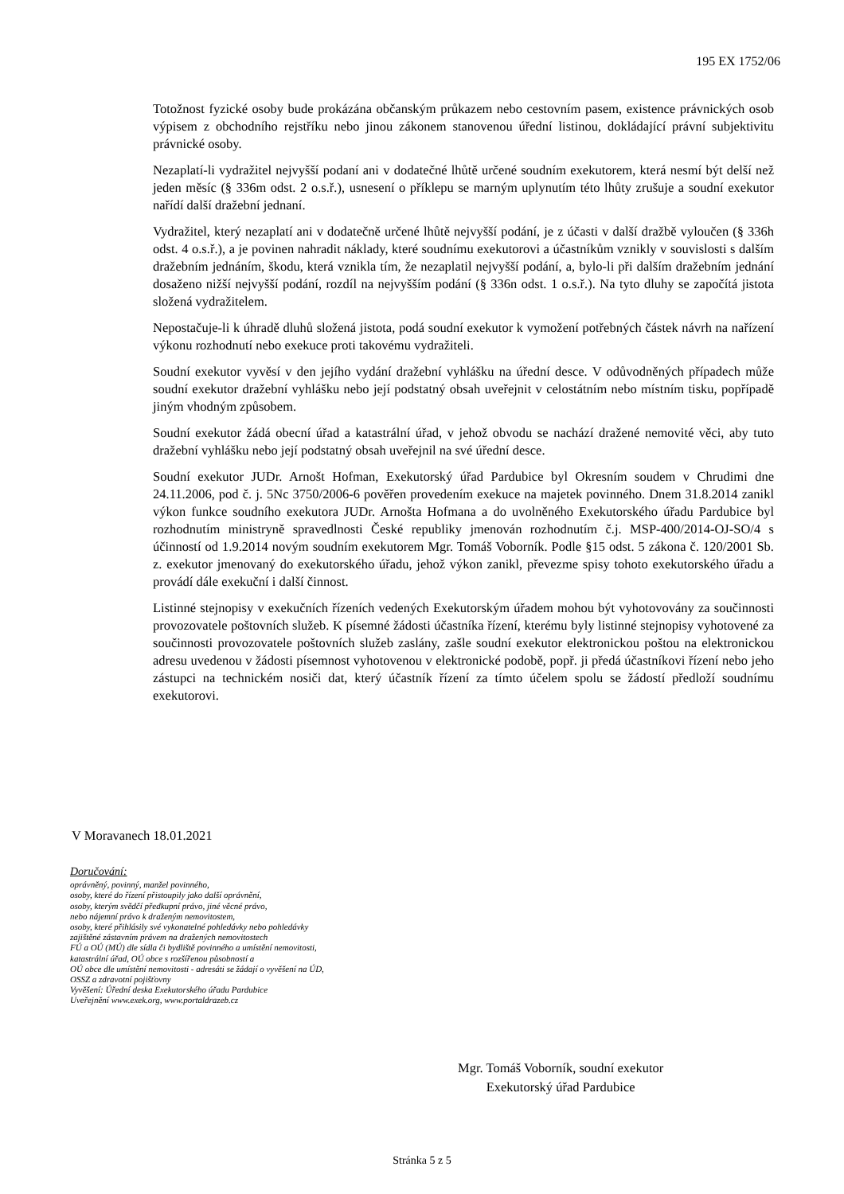195 EX 1752/06
Totožnost fyzické osoby bude prokázána občanským průkazem nebo cestovním pasem, existence právnických osob výpisem z obchodního rejstříku nebo jinou zákonem stanovenou úřední listinou, dokládající právní subjektivitu právnické osoby.
Nezaplatí-li vydražitel nejvyšší podaní ani v dodatečné lhůtě určené soudním exekutorem, která nesmí být delší než jeden měsíc (§ 336m odst. 2 o.s.ř.), usnesení o příklepu se marným uplynutím této lhůty zrušuje a soudní exekutor nařídí další dražební jednaní.
Vydražitel, který nezaplatí ani v dodatečně určené lhůtě nejvyšší podání, je z účasti v další dražbě vyloučen (§ 336h odst. 4 o.s.ř.), a je povinen nahradit náklady, které soudnímu exekutorovi a účastníkům vznikly v souvislosti s dalším dražebním jednáním, škodu, která vznikla tím, že nezaplatil nejvyšší podání, a, bylo-li při dalším dražebním jednání dosaženo nižší nejvyšší podání, rozdíl na nejvyšším podání (§ 336n odst. 1 o.s.ř.). Na tyto dluhy se započítá jistota složená vydražitelem.
Nepostačuje-li k úhradě dluhů složená jistota, podá soudní exekutor k vymožení potřebných částek návrh na nařízení výkonu rozhodnutí nebo exekuce proti takovému vydražiteli.
Soudní exekutor vyvěsí v den jejího vydání dražební vyhlášku na úřední desce. V odůvodněných případech může soudní exekutor dražební vyhlášku nebo její podstatný obsah uveřejnit v celostátním nebo místním tisku, popřípadě jiným vhodným způsobem.
Soudní exekutor žádá obecní úřad a katastrální úřad, v jehož obvodu se nachází dražené nemovité věci, aby tuto dražební vyhlášku nebo její podstatný obsah uveřejnil na své úřední desce.
Soudní exekutor JUDr. Arnošt Hofman, Exekutorský úřad Pardubice byl Okresním soudem v Chrudimi dne 24.11.2006, pod č. j. 5Nc 3750/2006-6 pověřen provedením exekuce na majetek povinného. Dnem 31.8.2014 zanikl výkon funkce soudního exekutora JUDr. Arnošta Hofmana a do uvolněného Exekutorského úřadu Pardubice byl rozhodnutím ministryně spravedlnosti České republiky jmenován rozhodnutím č.j. MSP-400/2014-OJ-SO/4 s účinností od 1.9.2014 novým soudním exekutorem Mgr. Tomáš Voborník. Podle §15 odst. 5 zákona č. 120/2001 Sb. z. exekutor jmenovaný do exekutorského úřadu, jehož výkon zanikl, převezme spisy tohoto exekutorského úřadu a provádí dále exekuční i další činnost.
Listinné stejnopisy v exekučních řízeních vedených Exekutorským úřadem mohou být vyhotovovány za součinnosti provozovatele poštovních služeb. K písemné žádosti účastníka řízení, kterému byly listinné stejnopisy vyhotovené za součinnosti provozovatele poštovních služeb zaslány, zašle soudní exekutor elektronickou poštou na elektronickou adresu uvedenou v žádosti písemnost vyhotovenou v elektronické podobě, popř. ji předá účastníkovi řízení nebo jeho zástupci na technickém nosiči dat, který účastník řízení za tímto účelem spolu se žádostí předloží soudnímu exekutorovi.
V Moravanech 18.01.2021
Doručování:
oprávněný, povinný, manžel povinného,
osoby, které do řízení přistoupily jako další oprávnění,
osoby, kterým svědčí předkupní právo, jiné věcné právo,
nebo nájemní právo k draženým nemovitostem,
osoby, které přihlásily své vykonatelné pohledávky nebo pohledávky
zajištěné zástavním právem na dražených nemovitostech
FÚ a OÚ (MÚ) dle sídla či bydliště povinného a umístění nemovitosti,
katastrální úřad, OÚ obce s rozšířenou působností a
OÚ obce dle umístění nemovitosti - adresáti se žádají o vyvěšení na ÚD,
OSSZ a zdravotní pojišťovny
Vyvěšení: Úřední deska Exekutorského úřadu Pardubice
Uveřejnění www.exek.org, www.portaldrazeb.cz
Mgr. Tomáš Voborník, soudní exekutor
Exekutorský úřad Pardubice
Stránka 5 z 5